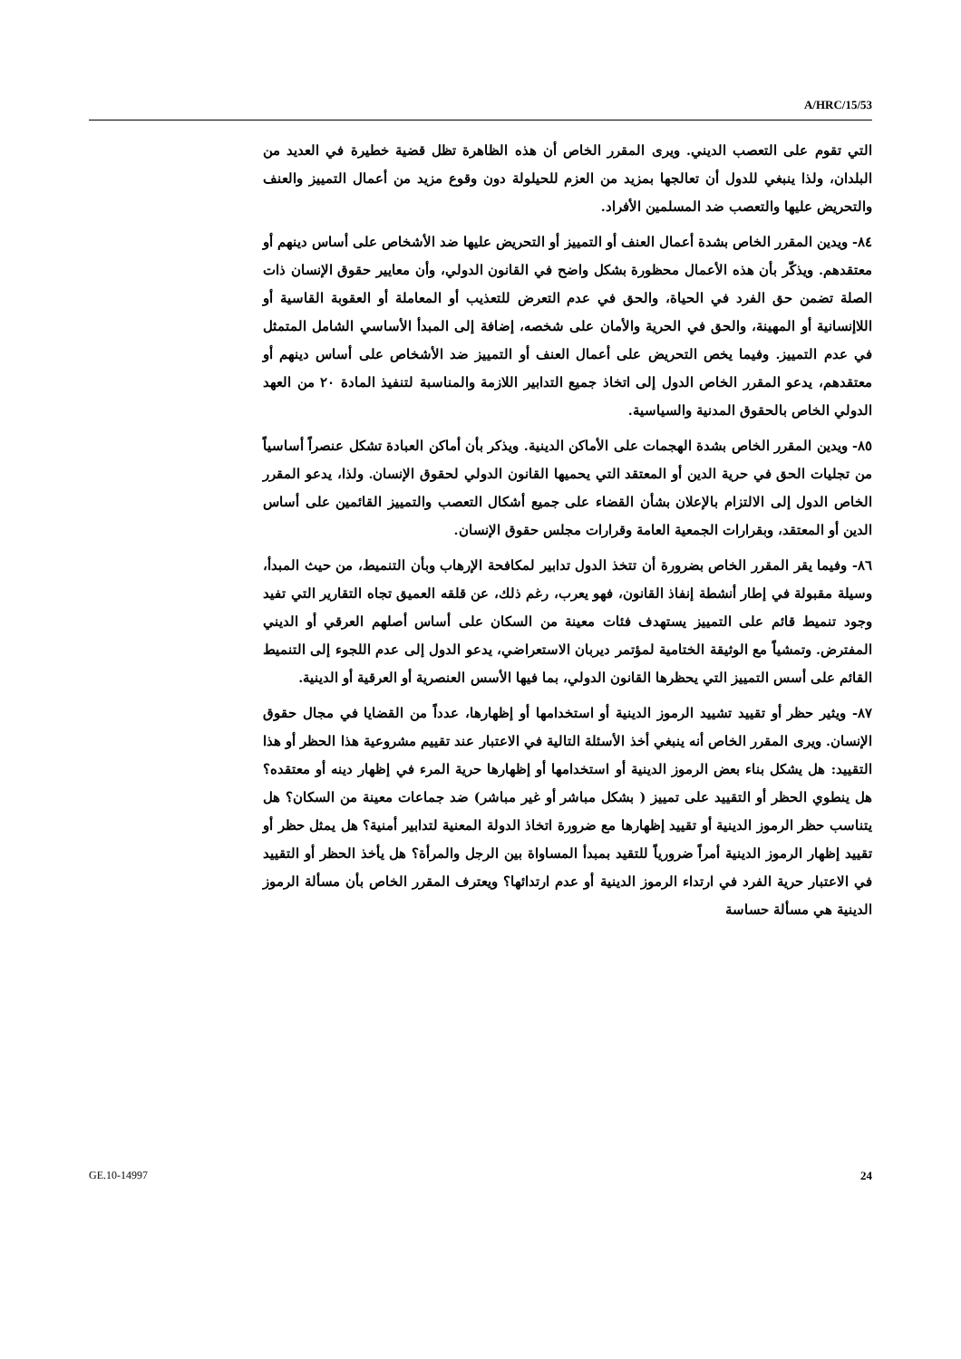A/HRC/15/53
التي تقوم على التعصب الديني. ويرى المقرر الخاص أن هذه الظاهرة تظل قضية خطيرة في العديد من البلدان، ولذا ينبغي للدول أن تعالجها بمزيد من العزم للحيلولة دون وقوع مزيد من أعمال التمييز والعنف والتحريض عليها والتعصب ضد المسلمين الأفراد.
٨٤- ويدين المقرر الخاص بشدة أعمال العنف أو التمييز أو التحريض عليها ضد الأشخاص على أساس دينهم أو معتقدهم. ويذكّر بأن هذه الأعمال محظورة بشكل واضح في القانون الدولي، وأن معايير حقوق الإنسان ذات الصلة تضمن حق الفرد في الحياة، والحق في عدم التعرض للتعذيب أو المعاملة أو العقوبة القاسية أو اللاإنسانية أو المهينة، والحق في الحرية والأمان على شخصه، إضافة إلى المبدأ الأساسي الشامل المتمثل في عدم التمييز. وفيما يخص التحريض على أعمال العنف أو التمييز ضد الأشخاص على أساس دينهم أو معتقدهم، يدعو المقرر الخاص الدول إلى اتخاذ جميع التدابير اللازمة والمناسبة لتنفيذ المادة ٢٠ من العهد الدولي الخاص بالحقوق المدنية والسياسية.
٨٥- ويدين المقرر الخاص بشدة الهجمات على الأماكن الدينية. ويذكر بأن أماكن العبادة تشكل عنصراً أساسياً من تجليات الحق في حرية الدين أو المعتقد التي يحميها القانون الدولي لحقوق الإنسان. ولذا، يدعو المقرر الخاص الدول إلى الالتزام بالإعلان بشأن القضاء على جميع أشكال التعصب والتمييز القائمين على أساس الدين أو المعتقد، وبقرارات الجمعية العامة وقرارات مجلس حقوق الإنسان.
٨٦- وفيما يقر المقرر الخاص بضرورة أن تتخذ الدول تدابير لمكافحة الإرهاب وبأن التنميط، من حيث المبدأ، وسيلة مقبولة في إطار أنشطة إنفاذ القانون، فهو يعرب، رغم ذلك، عن قلقه العميق تجاه التقارير التي تفيد وجود تنميط قائم على التمييز يستهدف فئات معينة من السكان على أساس أصلهم العرقي أو الديني المفترض. وتمشياً مع الوثيقة الختامية لمؤتمر ديربان الاستعراضي، يدعو الدول إلى عدم اللجوء إلى التنميط القائم على أسس التمييز التي يحظرها القانون الدولي، بما فيها الأسس العنصرية أو العرقية أو الدينية.
٨٧- ويثير حظر أو تقييد تشييد الرموز الدينية أو استخدامها أو إظهارها، عدداً من القضايا في مجال حقوق الإنسان. ويرى المقرر الخاص أنه ينبغي أخذ الأسئلة التالية في الاعتبار عند تقييم مشروعية هذا الحظر أو هذا التقييد: هل يشكل بناء بعض الرموز الدينية أو استخدامها أو إظهارها حرية المرء في إظهار دينه أو معتقده؟ هل ينطوي الحظر أو التقييد على تمييز ( بشكل مباشر أو غير مباشر) ضد جماعات معينة من السكان؟ هل يتناسب حظر الرموز الدينية أو تقييد إظهارها مع ضرورة اتخاذ الدولة المعنية لتدابير أمنية؟ هل يمثل حظر أو تقييد إظهار الرموز الدينية أمراً ضرورياً للتقيد بمبدأ المساواة بين الرجل والمرأة؟ هل يأخذ الحظر أو التقييد في الاعتبار حرية الفرد في ارتداء الرموز الدينية أو عدم ارتدائها؟ ويعترف المقرر الخاص بأن مسألة الرموز الدينية هي مسألة حساسة
GE.10-14997 24